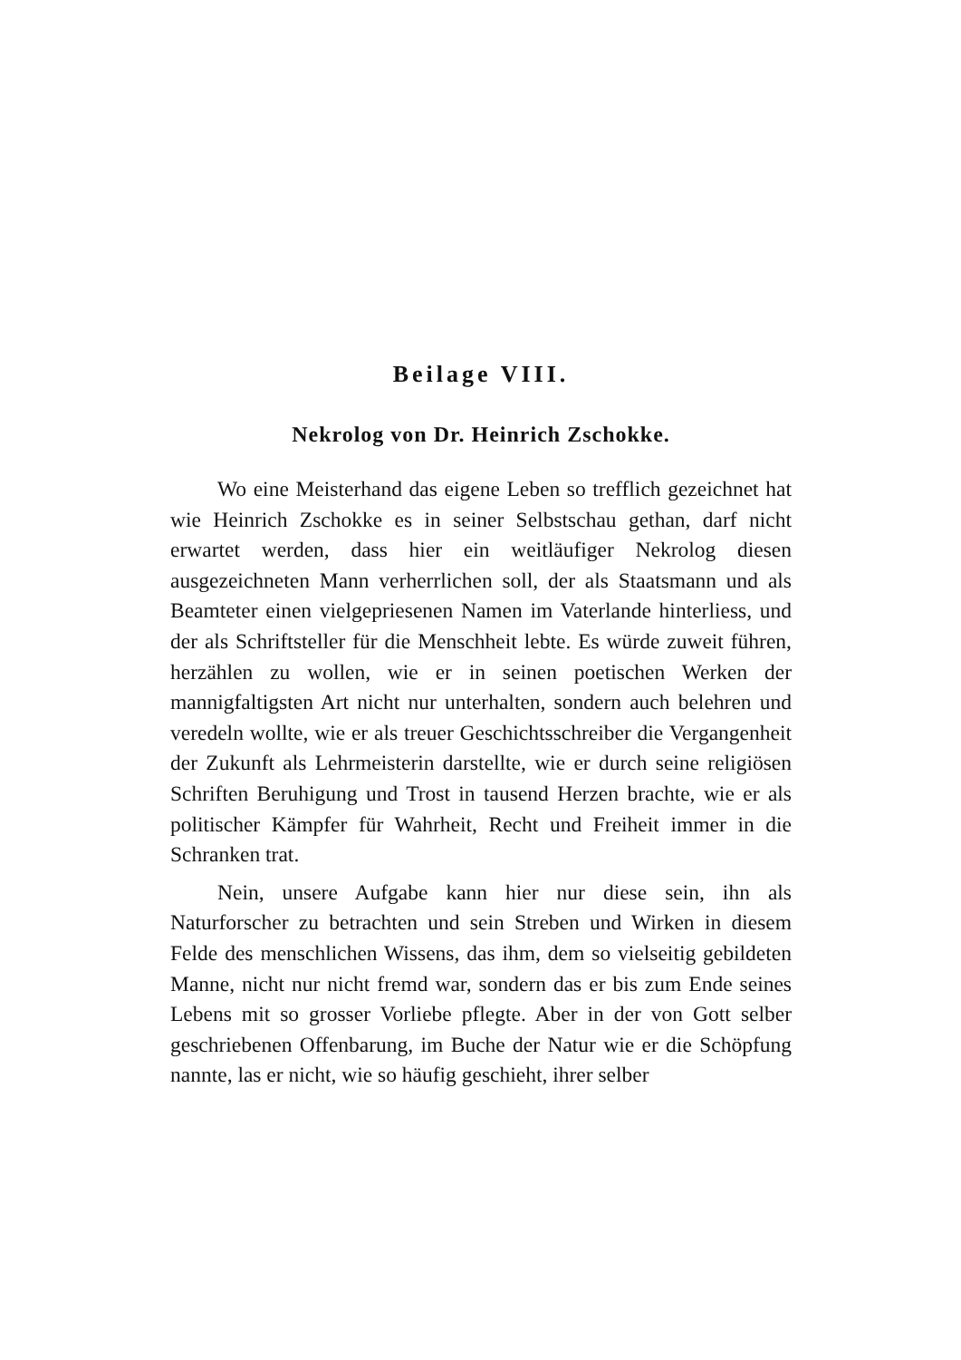Beilage VIII.
Nekrolog von Dr. Heinrich Zschokke.
Wo eine Meisterhand das eigene Leben so trefflich gezeichnet hat wie Heinrich Zschokke es in seiner Selbstschau gethan, darf nicht erwartet werden, dass hier ein weitläufiger Nekrolog diesen ausgezeichneten Mann verherrlichen soll, der als Staatsmann und als Beamteter einen vielgepriesenen Namen im Vaterlande hinterliess, und der als Schriftsteller für die Menschheit lebte. Es würde zuweit führen, herzählen zu wollen, wie er in seinen poetischen Werken der mannigfaltigsten Art nicht nur unterhalten, sondern auch belehren und veredeln wollte, wie er als treuer Geschichtsschreiber die Vergangenheit der Zukunft als Lehrmeisterin darstellte, wie er durch seine religiösen Schriften Beruhigung und Trost in tausend Herzen brachte, wie er als politischer Kämpfer für Wahrheit, Recht und Freiheit immer in die Schranken trat.
Nein, unsere Aufgabe kann hier nur diese sein, ihn als Naturforscher zu betrachten und sein Streben und Wirken in diesem Felde des menschlichen Wissens, das ihm, dem so vielseitig gebildeten Manne, nicht nur nicht fremd war, sondern das er bis zum Ende seines Lebens mit so grosser Vorliebe pflegte. Aber in der von Gott selber geschriebenen Offenbarung, im Buche der Natur wie er die Schöpfung nannte, las er nicht, wie so häufig geschieht, ihrer selber